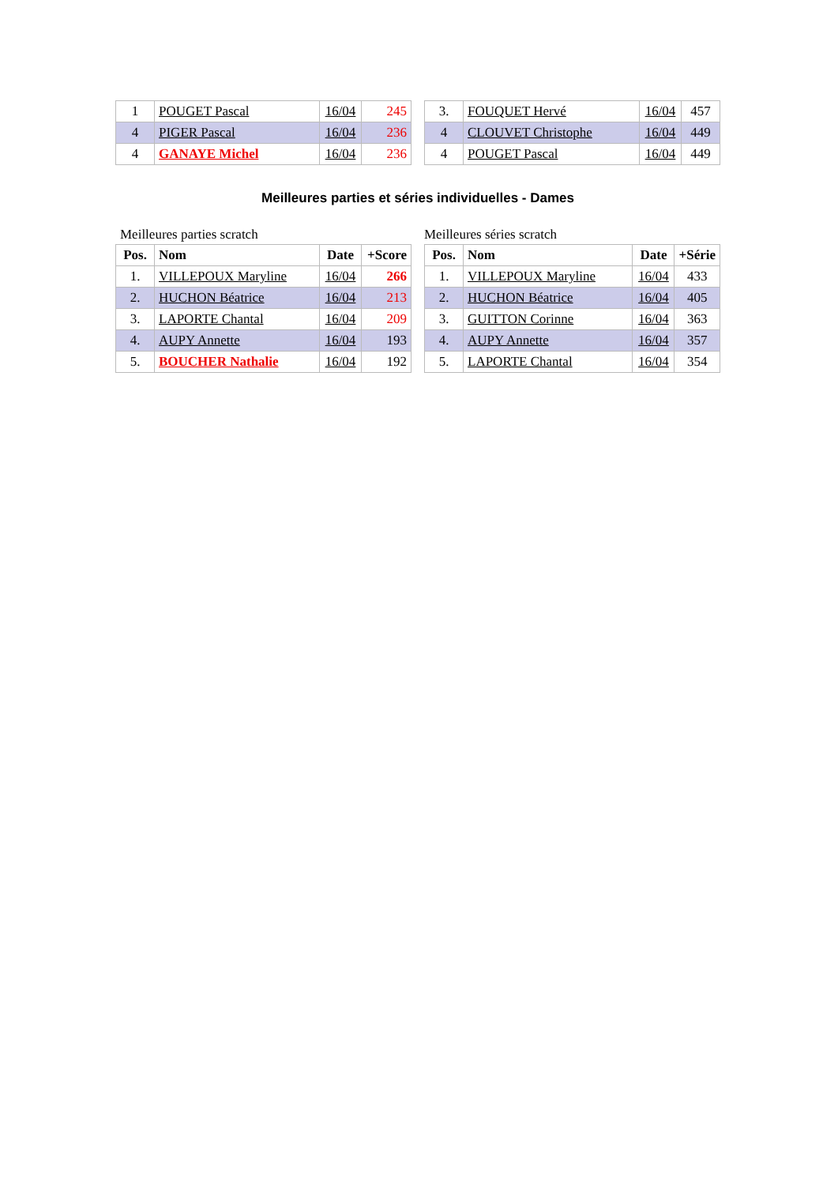| 1 | POUGET Pascal | 16/04 | 245 |
| 4 | PIGER Pascal | 16/04 | 236 |
| 4 | GANAYE Michel | 16/04 | 236 |
| 3. | FOUQUET Hervé | 16/04 | 457 |
| 4 | CLOUVET Christophe | 16/04 | 449 |
| 4 | POUGET Pascal | 16/04 | 449 |
Meilleures parties et séries individuelles - Dames
Meilleures parties scratch Meilleures séries scratch
| Pos. | Nom | Date | +Score |
| --- | --- | --- | --- |
| 1. | VILLEPOUX Maryline | 16/04 | 266 |
| 2. | HUCHON Béatrice | 16/04 | 213 |
| 3. | LAPORTE Chantal | 16/04 | 209 |
| 4. | AUPY Annette | 16/04 | 193 |
| 5. | BOUCHER Nathalie | 16/04 | 192 |
| Pos. | Nom | Date | +Série |
| --- | --- | --- | --- |
| 1. | VILLEPOUX Maryline | 16/04 | 433 |
| 2. | HUCHON Béatrice | 16/04 | 405 |
| 3. | GUITTON Corinne | 16/04 | 363 |
| 4. | AUPY Annette | 16/04 | 357 |
| 5. | LAPORTE Chantal | 16/04 | 354 |